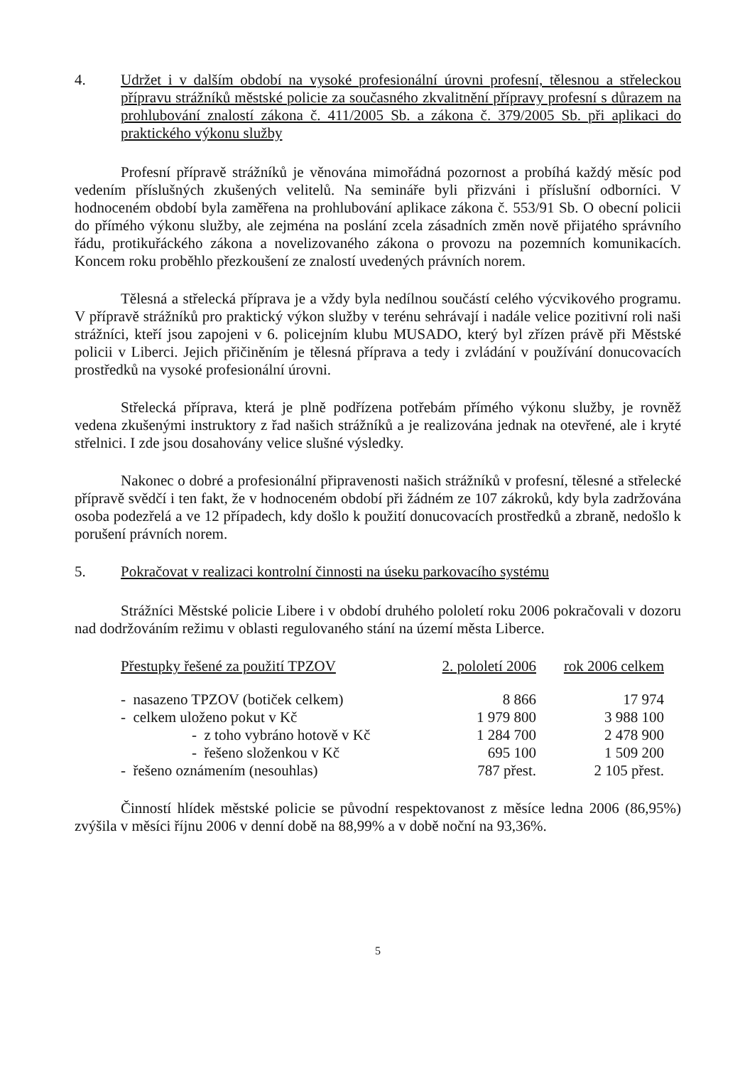4. Udržet i v dalším období na vysoké profesionální úrovni profesní, tělesnou a střeleckou přípravu strážníků městské policie za současného zkvalitnění přípravy profesní s důrazem na prohlubování znalostí zákona č. 411/2005 Sb. a zákona č. 379/2005 Sb. při aplikaci do praktického výkonu služby
Profesní přípravě strážníků je věnována mimořádná pozornost a probíhá každý měsíc pod vedením příslušných zkušených velitelů. Na semináře byli přizváni i příslušní odborníci. V hodnoceném období byla zaměřena na prohlubování aplikace zákona č. 553/91 Sb. O obecní policii do přímého výkonu služby, ale zejména na poslání zcela zásadních změn nově přijatého správního řádu, protikuřáckého zákona a novelizovaného zákona o provozu na pozemních komunikacích. Koncem roku proběhlo přezkoušení ze znalostí uvedených právních norem.
Tělesná a střelecká příprava je a vždy byla nedílnou součástí celého výcvikového programu. V přípravě strážníků pro praktický výkon služby v terénu sehrávají i nadále velice pozitivní roli naši strážníci, kteří jsou zapojeni v 6. policejním klubu MUSADO, který byl zřízen právě při Městské policii v Liberci. Jejich přičiněním je tělesná příprava a tedy i zvládání v používání donucovacích prostředků na vysoké profesionální úrovni.
Střelecká příprava, která je plně podřízena potřebám přímého výkonu služby, je rovněž vedena zkušenými instruktory z řad našich strážníků a je realizována jednak na otevřené, ale i kryté střelnici. I zde jsou dosahovány velice slušné výsledky.
Nakonec o dobré a profesionální připravenosti našich strážníků v profesní, tělesné a střelecké přípravě svědčí i ten fakt, že v hodnoceném období při žádném ze 107 zákroků, kdy byla zadržována osoba podezřelá a ve 12 případech, kdy došlo k použití donucovacích prostředků a zbraně, nedošlo k porušení právních norem.
5. Pokračovat v realizaci kontrolní činnosti na úseku parkovacího systému
Strážníci Městské policie Libere i v období druhého pololetí roku 2006 pokračovali v dozoru nad dodržováním režimu v oblasti regulovaného stání na území města Liberce.
| Přestupky řešené za použití TPZOV | 2. pololetí 2006 | rok 2006 celkem |
| --- | --- | --- |
| - nasazeno TPZOV (botiček celkem) | 8 866 | 17 974 |
| - celkem uloženo pokut v Kč | 1 979 800 | 3 988 100 |
| - z toho vybráno hotově v Kč | 1 284 700 | 2 478 900 |
| - řešeno složenkou v Kč | 695 100 | 1 509 200 |
| - řešeno oznámením (nesouhlas) | 787 přest. | 2 105 přest. |
Činností hlídek městské policie se původní respektovanost z měsíce ledna 2006 (86,95%) zvýšila v měsíci říjnu 2006 v denní době na 88,99% a v době noční na 93,36%.
5